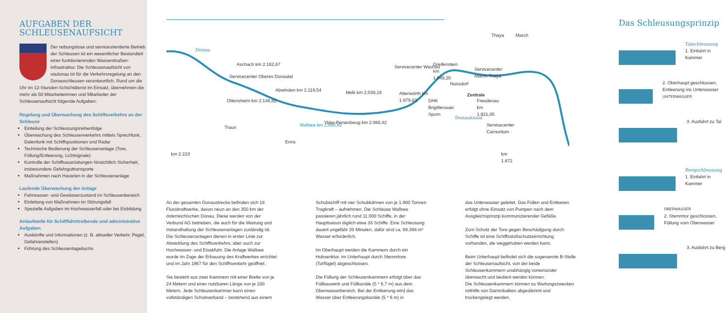AUFGABEN DER SCHLEUSENAUFSICHT
Der reibungslose und serviceorientierte Betrieb der Schleusen ist ein wesentlicher Bestandteil einer funktionierenden Wasserstraßen-Infrastruktur. Die Schleusenaufsicht von viadonau ist für die Verkehrsregelung an den Donauschleusen verantwortlich. Rund um die Uhr im 12-Stunden-Schichtdienst im Einsatz, übernehmen die mehr als 50 Mitarbeiterinnen und Mitarbeiter der Schleusenaufsicht folgende Aufgaben:
Regelung und Überwachung des Schiffsverkehrs an der Schleuse
Einteilung der Schleusungsreihenfolge
Überwachung des Schleusenverkehrs mittels Sprechfunk, Datenfunk mit Schiffspositionen und Radar
Technische Bedienung der Schleusenanlage (Tore, Füllung/Entleerung, Lichtsignale)
Kontrolle der Schiffsausrüstungen hinsichtlich Sicherheit, insbesondere Gefahrguttransporte
Maßnahmen nach Havarien in der Schleusenanlage
Laufende Überwachung der Anlage
Fahrwasser- und Gewässerzustand im Schleusenbereich
Einleitung von Maßnahmen im Störungsfall
Spezielle Aufgaben im Hochwasserfall oder bei Eisbildung
Anlaufstelle für Schifffahrttreibende und administrative Aufgaben
Auskünfte und Informationen (z. B. aktueller Verkehr, Pegel, Gefahrenstellen)
Führung des Schleusentagebuchs
Donau
Servicecenter Oberes Donautal
Aschach km 2.162,67
Ottensheim km 2.146,82
Abwinden km 2.119,54
Traun
Enns
Wallsee km 2.095,62 Ybbs-Persenbeug km 2.060,42
Melk km 2.038,16
Servicecenter Wachau
Altenwörth km 1.979,83
Greifenstein km 1.949,20
Nussdorf
DHK Brigittenauer Sporn
Zentrale
Freudenau km 1.921,05
Donaukanal
Servicecenter March-Thaya
Servicecenter Carnuntum
Thaya March
km 2.223 km 1.872
An der gesamten Donaustrecke befinden sich 18 Flusskraftwerke, davon neun an den 350 km der österreichischen Donau. Diese werden von der Verbund AG betrieben, die auch für die Wartung und Instandhaltung der Schleusenanlagen zuständig ist. Die Schleusenanlagen dienen in erster Linie zur Abwicklung des Schiffsverkehrs, aber auch zur Hochwasser- und Eisabfuhr. Die Anlage Wallsee wurde im Zuge der Erbauung des Kraftwerkes errichtet und im Jahr 1967 für den Schiffsverkehr geöffnet.
Sie besteht aus zwei Kammern mit einer Breite von je 24 Metern und einer nutzbaren Länge von je 230 Metern. Jede Schleusenkammer kann einen vollständigen Schubverband – bestehend aus einem
Schubschiff mit vier Schubkähnen von je 1.800 Tonnen Tragkraft – aufnehmen. Die Schleuse Wallsee passieren jährlich rund 11.000 Schiffe, in der Hauptsaison täglich etwa 33 Schiffe. Eine Schleusung dauert ungefähr 20 Minuten, dafür sind ca. 69.388 m³ Wasser erforderlich.
Im Oberhaupt werden die Kammern durch ein Hubsenktor, im Unterhaupt durch Stemmtore (Torflügel) abgeschlossen.
Die Füllung der Schleusenkammern erfolgt über das Füllbauwerk und Füllkanäle (5 * 6,7 m) aus dem Oberwasserbereich. Bei der Entleerung wird das Wasser über Entleerungskanäle (5 * 6 m) in
das Unterwasser geleitet. Das Füllen und Entleeren erfolgt ohne Einsatz von Pumpen nach dem Ausgleichsprinzip kommunizierender Gefäße.
Zum Schutz der Tore gegen Beschädigung durch Schiffe ist eine Schiffsstoßschutzeinrichtung vorhanden, die weggehoben werden kann.
Beim Unterhaupt befindet sich die sogenannte B-Stelle der Schleusenaufsicht, von der beide Schleusenkammern unabhängig voneinander überwacht und bedient werden können.
Die Schleusenkammern können zu Wartungszwecken mithilfe von Dammbalken abgedämmt und trockengelegt werden.
Das Schleusungsprinzip
Talschleusung
1. Einfahrt in Kammer
2. Oberhaupt geschlossen, Entleerung ins Unterwasser
UNTERWASSER
3. Ausfahrt zu Tal
Bergschleusung
1. Einfahrt in Kammer
OBERWASSER
2. Stemmtor geschlossen, Füllung vom Oberwasser
3. Ausfahrt zu Berg